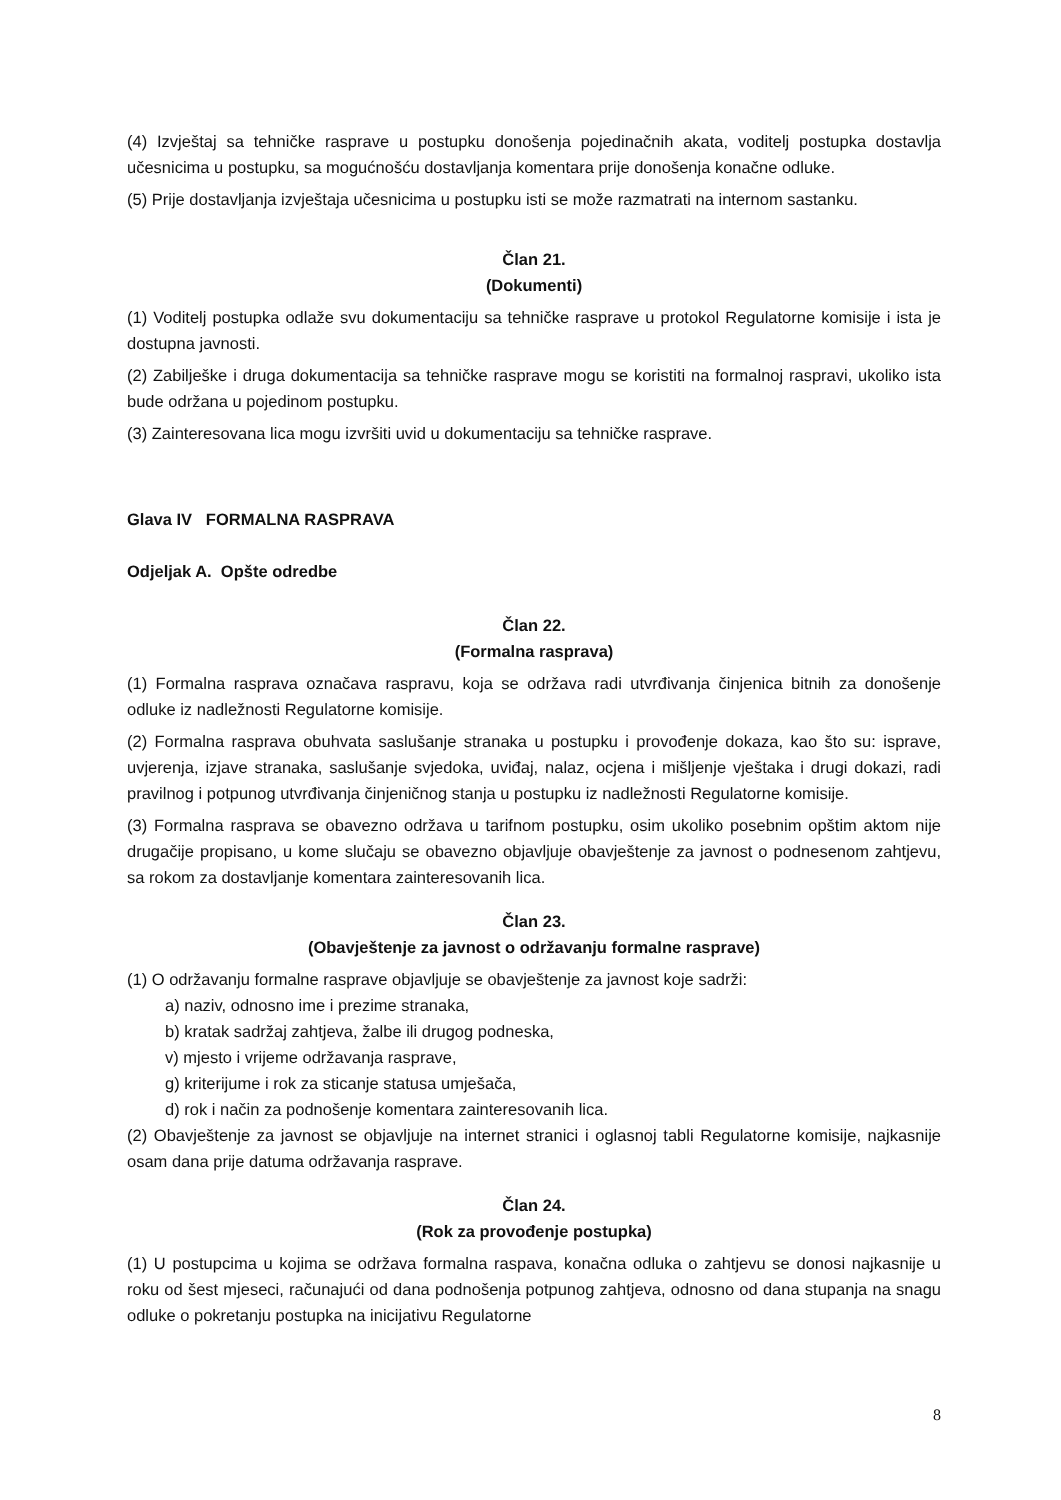(4) Izvještaj sa tehničke rasprave u postupku donošenja pojedinačnih akata, voditelj postupka dostavlja učesnicima u postupku, sa mogućnošću dostavljanja komentara prije donošenja konačne odluke.
(5) Prije dostavljanja izvještaja učesnicima u postupku isti se može razmatrati na internom sastanku.
Član 21.
(Dokumenti)
(1) Voditelj postupka odlaže svu dokumentaciju sa tehničke rasprave u protokol Regulatorne komisije i ista je dostupna javnosti.
(2) Zabilješke i druga dokumentacija sa tehničke rasprave mogu se koristiti na formalnoj raspravi, ukoliko ista bude održana u pojedinom postupku.
(3) Zainteresovana lica mogu izvršiti uvid u dokumentaciju sa tehničke rasprave.
Glava IV FORMALNA RASPRAVA
Odjeljak A. Opšte odredbe
Član 22.
(Formalna rasprava)
(1) Formalna rasprava označava raspravu, koja se održava radi utvrđivanja činjenica bitnih za donošenje odluke iz nadležnosti Regulatorne komisije.
(2) Formalna rasprava obuhvata saslušanje stranaka u postupku i provođenje dokaza, kao što su: isprave, uvjerenja, izjave stranaka, saslušanje svjedoka, uviđaj, nalaz, ocjena i mišljenje vještaka i drugi dokazi, radi pravilnog i potpunog utvrđivanja činjeničnog stanja u postupku iz nadležnosti Regulatorne komisije.
(3) Formalna rasprava se obavezno održava u tarifnom postupku, osim ukoliko posebnim opštim aktom nije drugačije propisano, u kome slučaju se obavezno objavljuje obavještenje za javnost o podnesenom zahtjevu, sa rokom za dostavljanje komentara zainteresovanih lica.
Član 23.
(Obavještenje za javnost o održavanju formalne rasprave)
(1) O održavanju formalne rasprave objavljuje se obavještenje za javnost koje sadrži:
a) naziv, odnosno ime i prezime stranaka,
b) kratak sadržaj zahtjeva, žalbe ili drugog podneska,
v) mjesto i vrijeme održavanja rasprave,
g) kriterijume i rok za sticanje statusa umješača,
d) rok i način za podnošenje komentara zainteresovanih lica.
(2) Obavještenje za javnost se objavljuje na internet stranici i oglasnoj tabli Regulatorne komisije, najkasnije osam dana prije datuma održavanja rasprave.
Član 24.
(Rok za provođenje postupka)
(1) U postupcima u kojima se održava formalna raspava, konačna odluka o zahtjevu se donosi najkasnije u roku od šest mjeseci, računajući od dana podnošenja potpunog zahtjeva, odnosno od dana stupanja na snagu odluke o pokretanju postupka na inicijativu Regulatorne
8